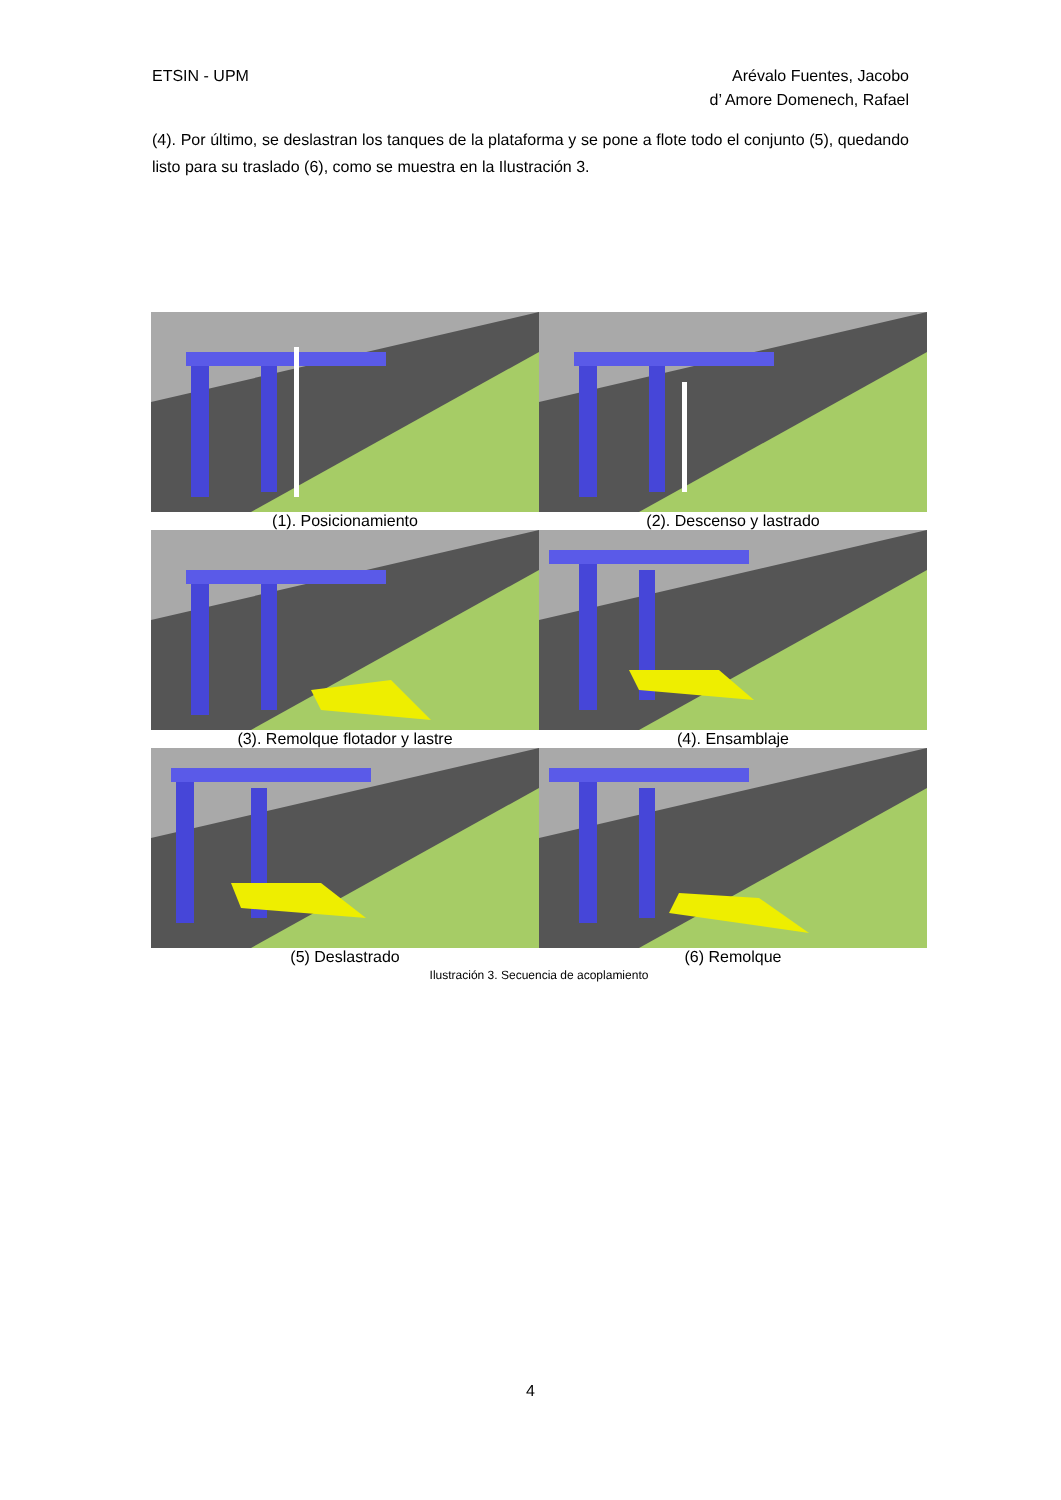Arévalo Fuentes, Jacobo
d’ Amore Domenech, Rafael ETSIN - UPM
(4). Por último, se deslastran los tanques de la plataforma y se pone a flote todo el conjunto (5), quedando listo para su traslado (6), como se muestra en la Ilustración 3.
(1). Posicionamiento (2). Descenso y lastrado
(3). Remolque flotador y lastre (4). Ensamblaje
(5) Deslastrado (6) Remolque
Ilustración 3. Secuencia de acoplamiento
4